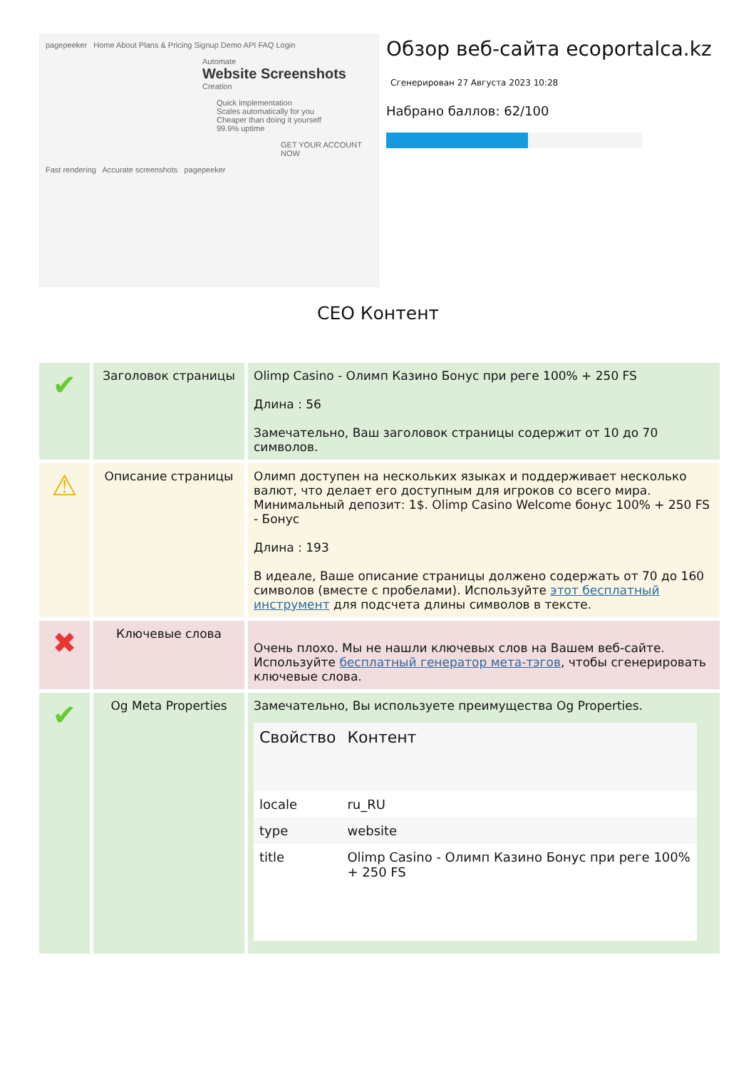pagepeeker Home About Plans & Pricing Signup Demo API FAQ Login
Automate
Website Screenshots
Creation
Quick implementation
Scales automatically for you
Cheaper than doing it yourself
99.9% uptime
GET YOUR ACCOUNT NOW
Fast rendering Accurate screenshots pagepeeker
Обзор веб-сайта ecoportalca.kz
Сгенерирован 27 Августа 2023 10:28
Набрано баллов: 62/100
СЕО Контент
| ✔ | Заголовок страницы | Olimp Casino - Олимп Казино Бонус при реге 100% + 250 FS Длина : 56 Замечательно, Ваш заголовок страницы содержит от 10 до 70 символов. |
| ⚠ | Описание страницы | Олимп доступен на нескольких языках и поддерживает несколько валют, что делает его доступным для игроков со всего мира. Минимальный депозит: 1$. Olimp Casino Welcome бонус 100% + 250 FS - Бонус Длина : 193 В идеале, Ваше описание страницы должено содержать от 70 до 160 символов (вместе с пробелами). Используйте этот бесплатный инструмент для подсчета длины символов в тексте. |
| ✖ | Ключевые слова | Очень плохо. Мы не нашли ключевых слов на Вашем веб-сайте. Используйте бесплатный генератор мета-тэгов , чтобы сгенерировать ключевые слова. |
| ✔ | Og Meta Properties | Замечательно, Вы используете преимущества Og Properties. / Свойство / Контент / / --- / --- / / locale / ru_RU / / type / website / / title / Olimp Casino - Олимп Казино Бонус при реге 100% + 250 FS / |